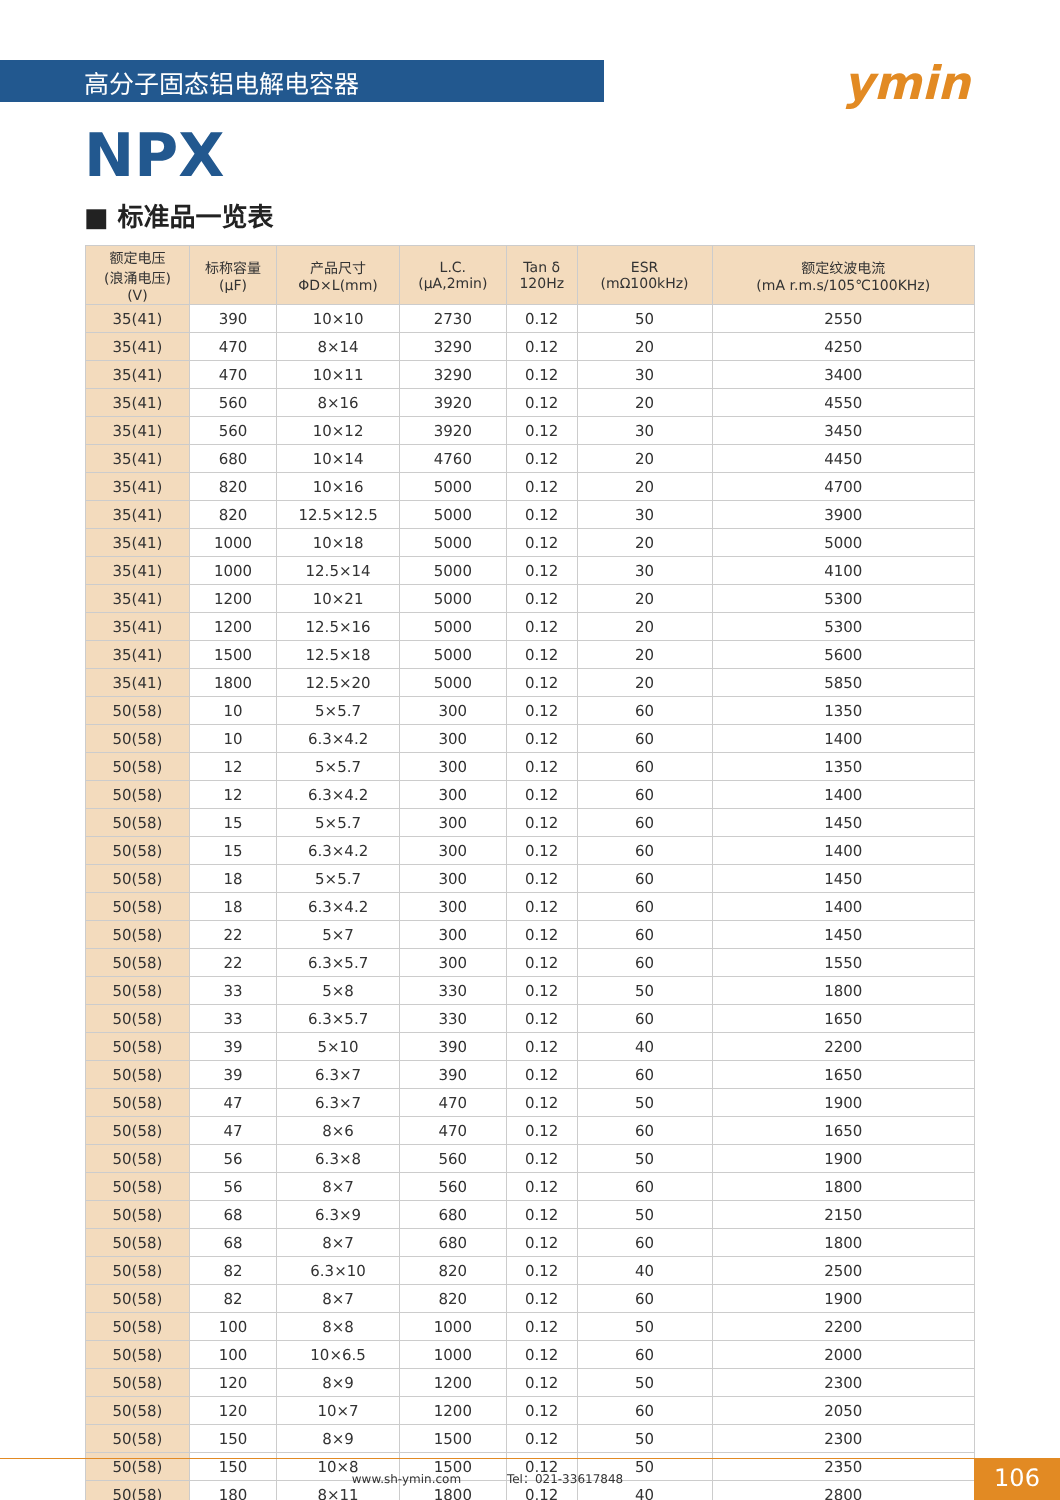高分子固态铝电解电容器
ymin
NPX
■ 标准品一览表
| 额定电压 (浪涌电压) (V) | 标称容量 (μF) | 产品尺寸 ΦD×L(mm) | L.C. (μA,2min) | Tan δ 120Hz | ESR (mΩ100kHz) | 额定纹波电流 (mA r.m.s/105℃100KHz) |
| --- | --- | --- | --- | --- | --- | --- |
| 35(41) | 390 | 10×10 | 2730 | 0.12 | 50 | 2550 |
| 35(41) | 470 | 8×14 | 3290 | 0.12 | 20 | 4250 |
| 35(41) | 470 | 10×11 | 3290 | 0.12 | 30 | 3400 |
| 35(41) | 560 | 8×16 | 3920 | 0.12 | 20 | 4550 |
| 35(41) | 560 | 10×12 | 3920 | 0.12 | 30 | 3450 |
| 35(41) | 680 | 10×14 | 4760 | 0.12 | 20 | 4450 |
| 35(41) | 820 | 10×16 | 5000 | 0.12 | 20 | 4700 |
| 35(41) | 820 | 12.5×12.5 | 5000 | 0.12 | 30 | 3900 |
| 35(41) | 1000 | 10×18 | 5000 | 0.12 | 20 | 5000 |
| 35(41) | 1000 | 12.5×14 | 5000 | 0.12 | 30 | 4100 |
| 35(41) | 1200 | 10×21 | 5000 | 0.12 | 20 | 5300 |
| 35(41) | 1200 | 12.5×16 | 5000 | 0.12 | 20 | 5300 |
| 35(41) | 1500 | 12.5×18 | 5000 | 0.12 | 20 | 5600 |
| 35(41) | 1800 | 12.5×20 | 5000 | 0.12 | 20 | 5850 |
| 50(58) | 10 | 5×5.7 | 300 | 0.12 | 60 | 1350 |
| 50(58) | 10 | 6.3×4.2 | 300 | 0.12 | 60 | 1400 |
| 50(58) | 12 | 5×5.7 | 300 | 0.12 | 60 | 1350 |
| 50(58) | 12 | 6.3×4.2 | 300 | 0.12 | 60 | 1400 |
| 50(58) | 15 | 5×5.7 | 300 | 0.12 | 60 | 1450 |
| 50(58) | 15 | 6.3×4.2 | 300 | 0.12 | 60 | 1400 |
| 50(58) | 18 | 5×5.7 | 300 | 0.12 | 60 | 1450 |
| 50(58) | 18 | 6.3×4.2 | 300 | 0.12 | 60 | 1400 |
| 50(58) | 22 | 5×7 | 300 | 0.12 | 60 | 1450 |
| 50(58) | 22 | 6.3×5.7 | 300 | 0.12 | 60 | 1550 |
| 50(58) | 33 | 5×8 | 330 | 0.12 | 50 | 1800 |
| 50(58) | 33 | 6.3×5.7 | 330 | 0.12 | 60 | 1650 |
| 50(58) | 39 | 5×10 | 390 | 0.12 | 40 | 2200 |
| 50(58) | 39 | 6.3×7 | 390 | 0.12 | 60 | 1650 |
| 50(58) | 47 | 6.3×7 | 470 | 0.12 | 50 | 1900 |
| 50(58) | 47 | 8×6 | 470 | 0.12 | 60 | 1650 |
| 50(58) | 56 | 6.3×8 | 560 | 0.12 | 50 | 1900 |
| 50(58) | 56 | 8×7 | 560 | 0.12 | 60 | 1800 |
| 50(58) | 68 | 6.3×9 | 680 | 0.12 | 50 | 2150 |
| 50(58) | 68 | 8×7 | 680 | 0.12 | 60 | 1800 |
| 50(58) | 82 | 6.3×10 | 820 | 0.12 | 40 | 2500 |
| 50(58) | 82 | 8×7 | 820 | 0.12 | 60 | 1900 |
| 50(58) | 100 | 8×8 | 1000 | 0.12 | 50 | 2200 |
| 50(58) | 100 | 10×6.5 | 1000 | 0.12 | 60 | 2000 |
| 50(58) | 120 | 8×9 | 1200 | 0.12 | 50 | 2300 |
| 50(58) | 120 | 10×7 | 1200 | 0.12 | 60 | 2050 |
| 50(58) | 150 | 8×9 | 1500 | 0.12 | 50 | 2300 |
| 50(58) | 150 | 10×8 | 1500 | 0.12 | 50 | 2350 |
| 50(58) | 180 | 8×11 | 1800 | 0.12 | 40 | 2800 |
www.sh-ymin.com Tel：021-33617848 106